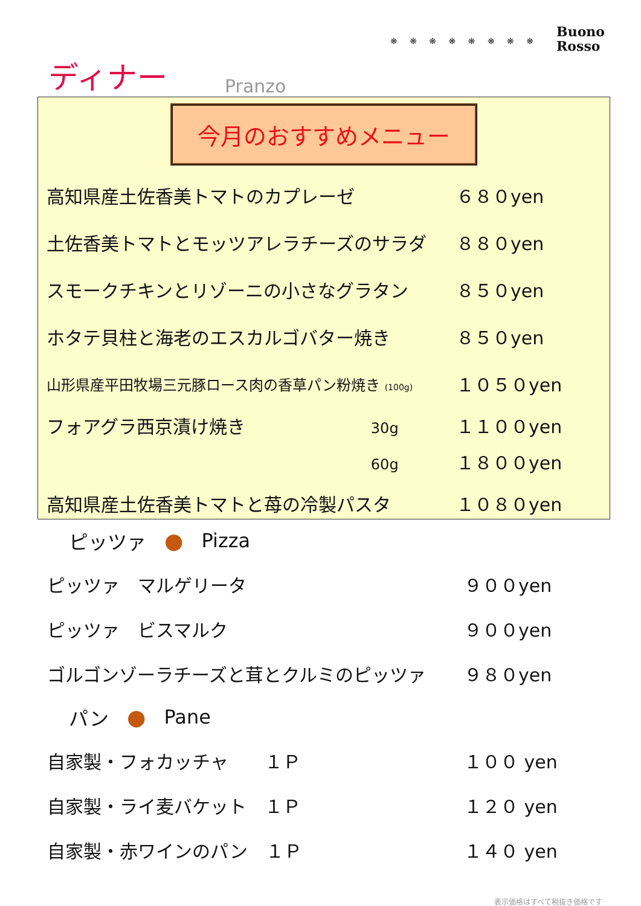❋ ❋ ❋ ❋ ❋ ❋ ❋ ❋
Buono
Rosso
ディナー Pranzo
今月のおすすめメニュー
高知県産土佐香美トマトのカプレーゼ ６８０yen
土佐香美トマトとモッツアレラチーズのサラダ ８８０yen
スモークチキンとリゾーニの小さなグラタン ８５０yen
ホタテ貝柱と海老のエスカルゴバター焼き ８５０yen
山形県産平田牧場三元豚ロース肉の香草パン粉焼き (100g) １０５０yen
フォアグラ西京漬け焼き 30g １１００yen
60g １８００yen
高知県産土佐香美トマトと苺の冷製パスタ １０８０yen
ピッツァ ● Pizza
ピッツァ　マルゲリータ ９００yen
ピッツァ　ビスマルク ９００yen
ゴルゴンゾーラチーズと茸とクルミのピッツァ ９８０yen
パン ● Pane
自家製・フォカッチャ　　１Ｐ １００ yen
自家製・ライ麦バケット　１Ｐ １２０ yen
自家製・赤ワインのパン　１Ｐ １４０ yen
表示価格はすべて税抜き価格です